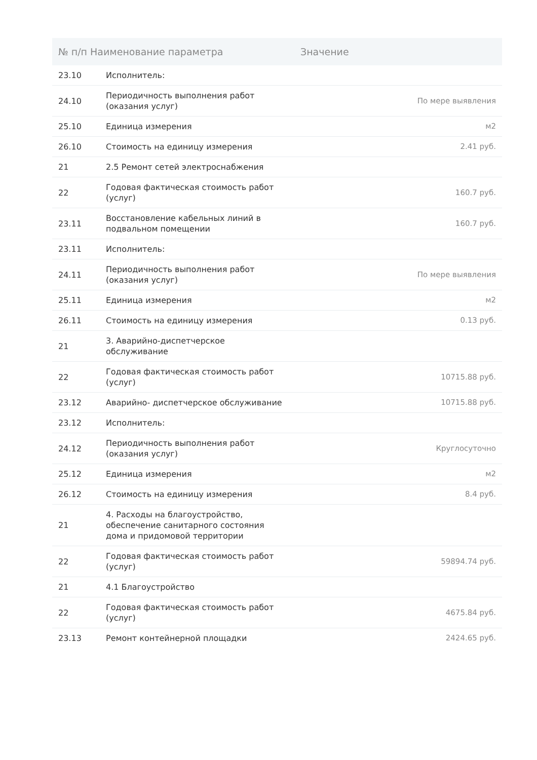| № п/п Наименование параметра | | Значение |
| --- | --- | --- |
| 23.10 | Исполнитель: | |
| 24.10 | Периодичность выполнения работ (оказания услуг) | По мере выявления |
| 25.10 | Единица измерения | м2 |
| 26.10 | Стоимость на единицу измерения | 2.41 руб. |
| 21 | 2.5 Ремонт сетей электроснабжения | |
| 22 | Годовая фактическая стоимость работ (услуг) | 160.7 руб. |
| 23.11 | Восстановление кабельных линий в подвальном помещении | 160.7 руб. |
| 23.11 | Исполнитель: | |
| 24.11 | Периодичность выполнения работ (оказания услуг) | По мере выявления |
| 25.11 | Единица измерения | м2 |
| 26.11 | Стоимость на единицу измерения | 0.13 руб. |
| 21 | 3. Аварийно-диспетчерское обслуживание | |
| 22 | Годовая фактическая стоимость работ (услуг) | 10715.88 руб. |
| 23.12 | Аварийно- диспетчерское обслуживание | 10715.88 руб. |
| 23.12 | Исполнитель: | |
| 24.12 | Периодичность выполнения работ (оказания услуг) | Круглосуточно |
| 25.12 | Единица измерения | м2 |
| 26.12 | Стоимость на единицу измерения | 8.4 руб. |
| 21 | 4. Расходы на благоустройство, обеспечение санитарного состояния дома и придомовой территории | |
| 22 | Годовая фактическая стоимость работ (услуг) | 59894.74 руб. |
| 21 | 4.1 Благоустройство | |
| 22 | Годовая фактическая стоимость работ (услуг) | 4675.84 руб. |
| 23.13 | Ремонт контейнерной площадки | 2424.65 руб. |